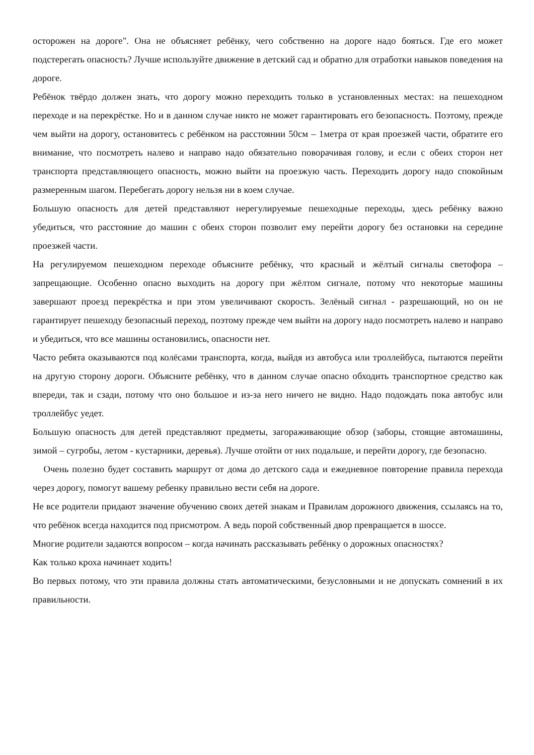осторожен на дороге". Она не объясняет ребёнку, чего собственно на дороге надо бояться. Где его может подстерегать опасность? Лучше используйте движение в детский сад и обратно для отработки навыков поведения на дороге.
Ребёнок твёрдо должен знать, что дорогу можно переходить только в установленных местах: на пешеходном переходе и на перекрёстке. Но и в данном случае никто не может гарантировать его безопасность. Поэтому, прежде чем выйти на дорогу, остановитесь с ребёнком на расстоянии 50см – 1метра от края проезжей части, обратите его внимание, что посмотреть налево и направо надо обязательно поворачивая голову, и если с обеих сторон нет транспорта представляющего опасность, можно выйти на проезжую часть. Переходить дорогу надо спокойным размеренным шагом. Перебегать дорогу нельзя ни в коем случае.
Большую опасность для детей представляют нерегулируемые пешеходные переходы, здесь ребёнку важно убедиться, что расстояние до машин с обеих сторон позволит ему перейти дорогу без остановки на середине проезжей части.
На регулируемом пешеходном переходе объясните ребёнку, что красный и жёлтый сигналы светофора – запрещающие. Особенно опасно выходить на дорогу при жёлтом сигнале, потому что некоторые машины завершают проезд перекрёстка и при этом увеличивают скорость. Зелёный сигнал - разрешающий, но он не гарантирует пешеходу безопасный переход, поэтому прежде чем выйти на дорогу надо посмотреть налево и направо и убедиться, что все машины остановились, опасности нет.
Часто ребята оказываются под колёсами транспорта, когда, выйдя из автобуса или троллейбуса, пытаются перейти на другую сторону дороги. Объясните ребёнку, что в данном случае опасно обходить транспортное средство как впереди, так и сзади, потому что оно большое и из-за него ничего не видно. Надо подождать пока автобус или троллейбус уедет.
Большую опасность для детей представляют предметы, загораживающие обзор (заборы, стоящие автомашины, зимой – сугробы, летом - кустарники, деревья). Лучше отойти от них подальше, и перейти дорогу, где безопасно.
Очень полезно будет составить маршрут от дома до детского сада и ежедневное повторение правила перехода через дорогу, помогут вашему ребенку правильно вести себя на дороге.
Не все родители придают значение обучению своих детей знакам и Правилам дорожного движения, ссылаясь на то, что ребёнок всегда находится под присмотром. А ведь порой собственный двор превращается в шоссе.
Многие родители задаются вопросом – когда начинать рассказывать ребёнку о дорожных опасностях?
Как только кроха начинает ходить!
Во первых потому, что эти правила должны стать автоматическими, безусловными и не допускать сомнений в их правильности.